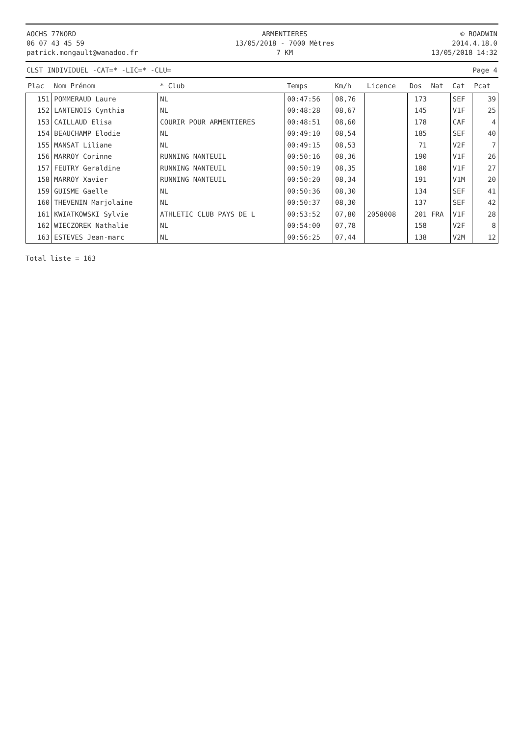AOCHS 77NORD
06 07 43 45 59
patrick.mongault@wanadoo.fr
ARMENTIERES
13/05/2018 - 7000 Mètres
7 KM
© ROADWIN
2014.4.18.0
13/05/2018 14:32
CLST INDIVIDUEL -CAT=* -LIC=* -CLU= Page 4
| Plac | Nom Prénom | * Club | Temps | Km/h | Licence | Dos | Nat | Cat | Pcat |
| --- | --- | --- | --- | --- | --- | --- | --- | --- | --- |
| 151 | POMMERAUD Laure | NL | 00:47:56 | 08,76 | | 173 | | SEF | 39 |
| 152 | LANTENOIS Cynthia | NL | 00:48:28 | 08,67 | | 145 | | V1F | 25 |
| 153 | CAILLAUD Elisa | COURIR POUR ARMENTIERES | 00:48:51 | 08,60 | | 178 | | CAF | 4 |
| 154 | BEAUCHAMP Elodie | NL | 00:49:10 | 08,54 | | 185 | | SEF | 40 |
| 155 | MANSAT Liliane | NL | 00:49:15 | 08,53 | | 71 | | V2F | 7 |
| 156 | MARROY Corinne | RUNNING NANTEUIL | 00:50:16 | 08,36 | | 190 | | V1F | 26 |
| 157 | FEUTRY Geraldine | RUNNING NANTEUIL | 00:50:19 | 08,35 | | 180 | | V1F | 27 |
| 158 | MARROY Xavier | RUNNING NANTEUIL | 00:50:20 | 08,34 | | 191 | | V1M | 20 |
| 159 | GUISME Gaelle | NL | 00:50:36 | 08,30 | | 134 | | SEF | 41 |
| 160 | THEVENIN Marjolaine | NL | 00:50:37 | 08,30 | | 137 | | SEF | 42 |
| 161 | KWIATKOWSKI Sylvie | ATHLETIC CLUB PAYS DE L | 00:53:52 | 07,80 | 2058008 | 201 | FRA | V1F | 28 |
| 162 | WIECZOREK Nathalie | NL | 00:54:00 | 07,78 | | 158 | | V2F | 8 |
| 163 | ESTEVES Jean-marc | NL | 00:56:25 | 07,44 | | 138 | | V2M | 12 |
Total liste = 163